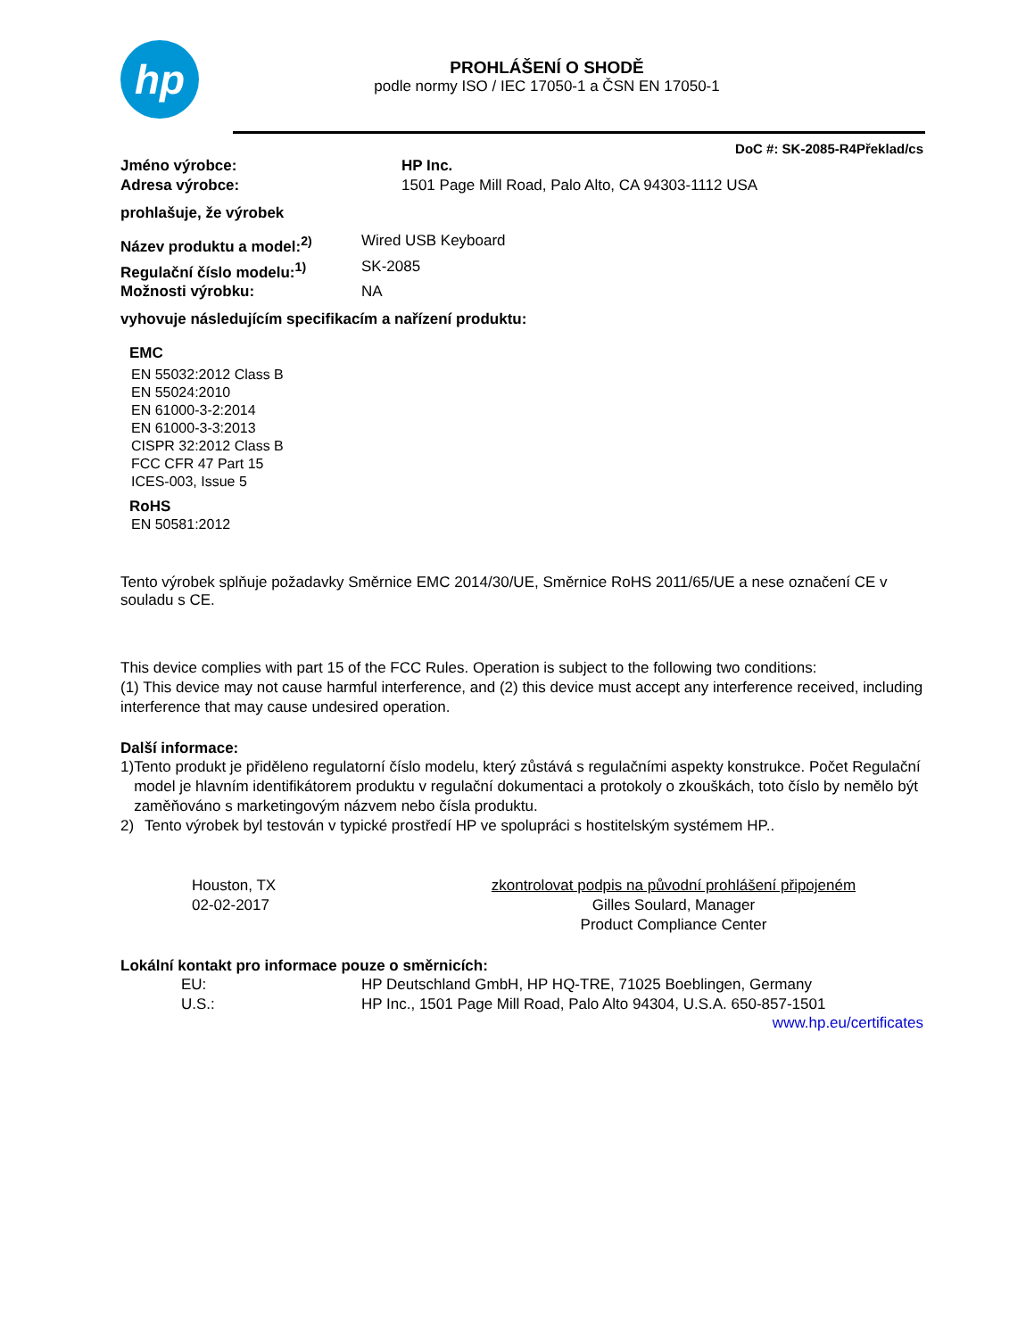hp
PROHLÁŠENÍ O SHODĚ
podle normy ISO / IEC 17050-1 a ČSN EN 17050-1
DoC #: SK-2085-R4Překlad/cs
Jméno výrobce: HP Inc.
Adresa výrobce: 1501 Page Mill Road, Palo Alto, CA 94303-1112 USA
prohlašuje, že výrobek
Název produktu a model:<sup>2)</sup> Wired USB Keyboard
Regulační číslo modelu:<sup>1)</sup> SK-2085
Možnosti výrobku: NA
vyhovuje následujícím specifikacím a nařízení produktu:
EMC
EN 55032:2012 Class B
EN 55024:2010
EN 61000-3-2:2014
EN 61000-3-3:2013
CISPR 32:2012 Class B
FCC CFR 47 Part 15
ICES-003, Issue 5
RoHS
EN 50581:2012
Tento výrobek splňuje požadavky Směrnice EMC 2014/30/UE, Směrnice RoHS 2011/65/UE a nese označení CE v souladu s CE.
This device complies with part 15 of the FCC Rules. Operation is subject to the following two conditions:
(1) This device may not cause harmful interference, and (2) this device must accept any interference received, including interference that may cause undesired operation.
Další informace:
1) Tento produkt je přiděleno regulatorní číslo modelu, který zůstává s regulačními aspekty konstrukce. Počet Regulační model je hlavním identifikátorem produktu v regulační dokumentaci a protokoly o zkouškách, toto číslo by nemělo být zaměňováno s marketingovým názvem nebo čísla produktu.
2) Tento výrobek byl testován v typické prostředí HP ve spolupráci s hostitelským systémem HP..
Houston, TX
02-02-2017
zkontrolovat podpis na původní prohlášení připojeném
Gilles Soulard, Manager
Product Compliance Center
Lokální kontakt pro informace pouze o směrnicích:
EU: HP Deutschland GmbH, HP HQ-TRE, 71025 Boeblingen, Germany
U.S.: HP Inc., 1501 Page Mill Road, Palo Alto 94304, U.S.A. 650-857-1501
www.hp.eu/certificates